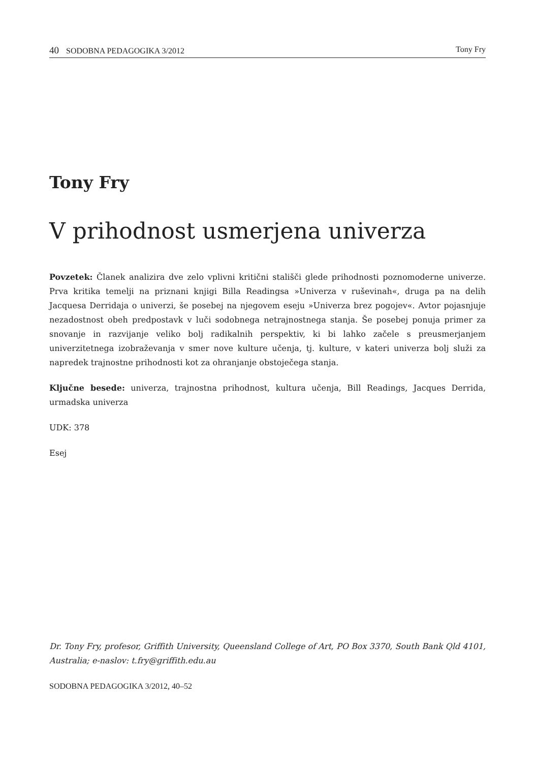40 SODOBNA PEDAGOGIKA 3/2012 Tony Fry
Tony Fry
V prihodnost usmerjena univerza
Povzetek: Članek analizira dve zelo vplivni kritični stališči glede prihodnosti poznomoderne univerze. Prva kritika temelji na priznani knjigi Billa Readingsa »Univerza v ruševinah«, druga pa na delih Jacquesa Derridaja o univerzi, še posebej na njegovem eseju »Univerza brez pogojev«. Avtor pojasnjuje nezadostnost obeh predpostavk v luči sodobnega netrajnostnega stanja. Še posebej ponuja primer za snovanje in razvijanje veliko bolj radikalnih perspektiv, ki bi lahko začele s preusmerjanjem univerzitetnega izobraževanja v smer nove kulture učenja, tj. kulture, v kateri univerza bolj služi za napredek trajnostne prihodnosti kot za ohranjanje obstoječega stanja.
Ključne besede: univerza, trajnostna prihodnost, kultura učenja, Bill Readings, Jacques Derrida, urmadska univerza
UDK: 378
Esej
Dr. Tony Fry, profesor, Griffith University, Queensland College of Art, PO Box 3370, South Bank Qld 4101, Australia; e-naslov: t.fry@griffith.edu.au
SODOBNA PEDAGOGIKA 3/2012, 40–52